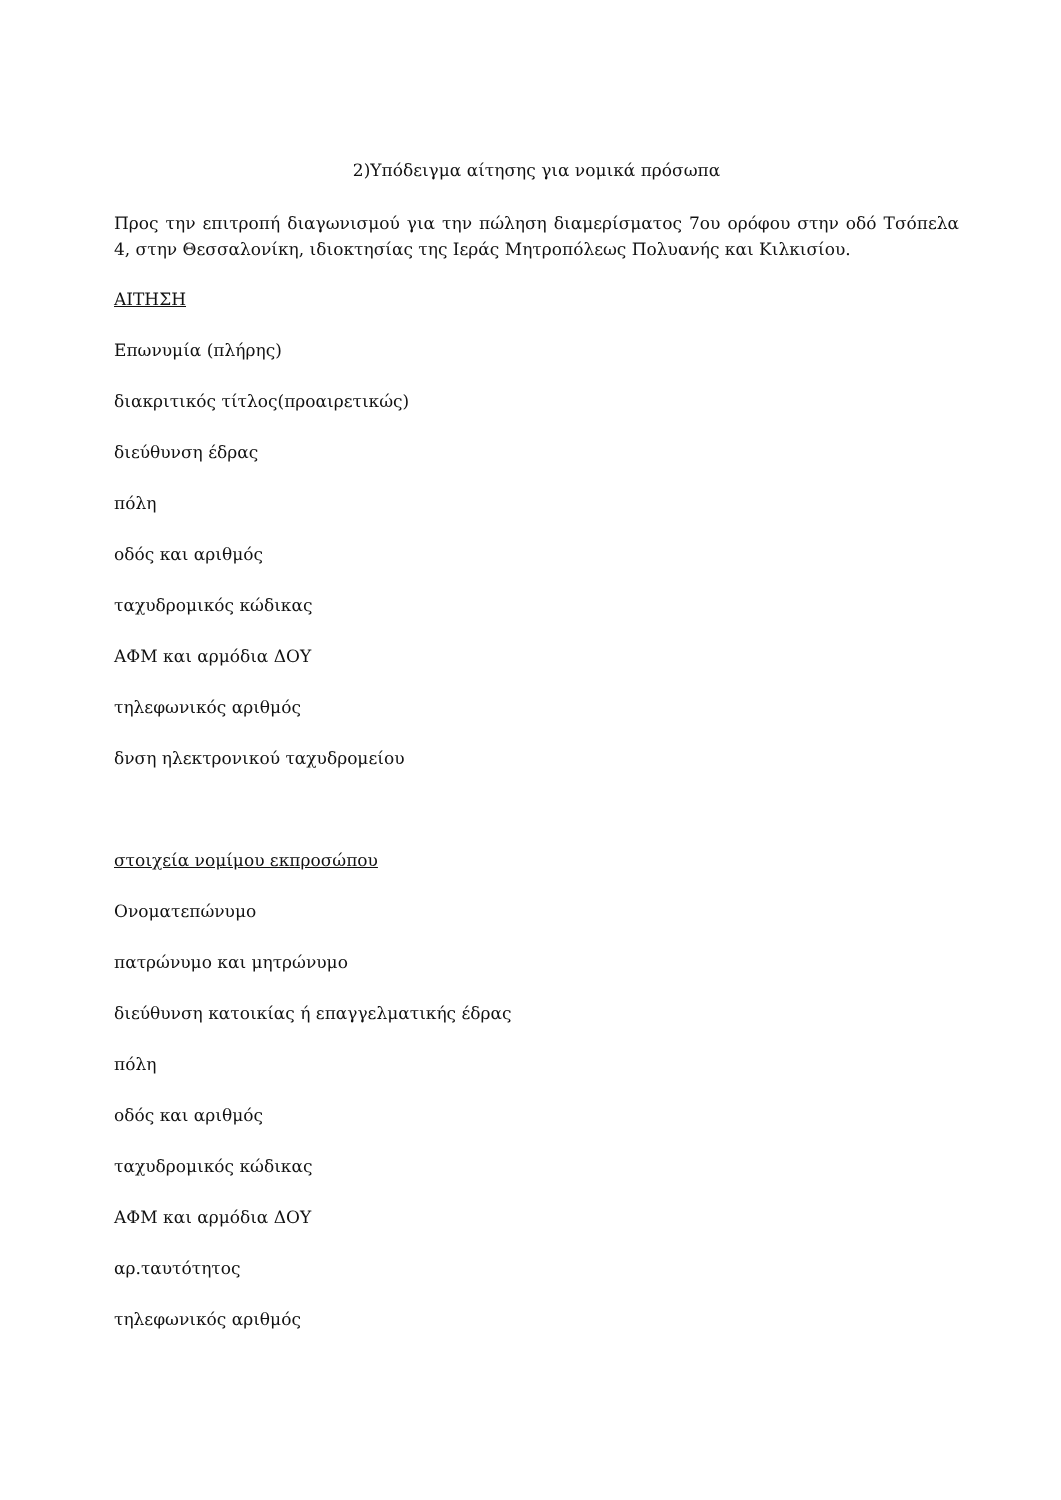2)Υπόδειγμα αίτησης για νομικά πρόσωπα
Προς την επιτροπή διαγωνισμού για την πώληση διαμερίσματος 7ου ορόφου στην οδό Τσόπελα 4, στην Θεσσαλονίκη, ιδιοκτησίας της Ιεράς Μητροπόλεως Πολυανής και Κιλκισίου.
ΑΙΤΗΣΗ
Επωνυμία (πλήρης)
διακριτικός τίτλος(προαιρετικώς)
διεύθυνση έδρας
πόλη
οδός και αριθμός
ταχυδρομικός κώδικας
ΑΦΜ και αρμόδια ΔΟΥ
τηλεφωνικός αριθμός
δνση ηλεκτρονικού ταχυδρομείου
στοιχεία νομίμου εκπροσώπου
Ονοματεπώνυμο
πατρώνυμο και μητρώνυμο
διεύθυνση κατοικίας ή επαγγελματικής έδρας
πόλη
οδός και αριθμός
ταχυδρομικός κώδικας
ΑΦΜ και αρμόδια ΔΟΥ
αρ.ταυτότητος
τηλεφωνικός αριθμός